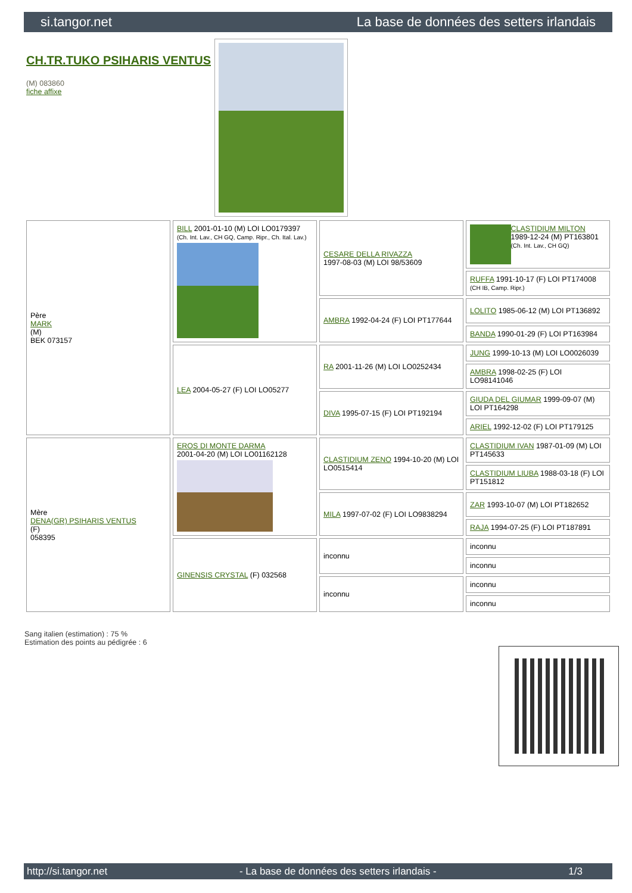si.tangor.net La base de données des setters irlandais
CH.TR.TUKO PSIHARIS VENTUS
(M) 083860
fiche affixe
| Père MARK (M) BEK 073157 | BILL 2001-01-10 (M) LOI LO0179397 (Ch. Int. Lav., CH GQ, Camp. Ripr., Ch. Ital. Lav.) | CESARE DELLA RIVAZZA 1997-08-03 (M) LOI 98/53609 | CLASTIDIUM MILTON 1989-12-24 (M) PT163801 (Ch. Int. Lav., CH GQ) |
| | | | RUFFA 1991-10-17 (F) LOI PT174008 (CH IB, Camp. Ripr.) |
| | | AMBRA 1992-04-24 (F) LOI PT177644 | LOLITO 1985-06-12 (M) LOI PT136892 |
| | | | BANDA 1990-01-29 (F) LOI PT163984 |
| | LEA 2004-05-27 (F) LOI LO05277 | RA 2001-11-26 (M) LOI LO0252434 | JUNG 1999-10-13 (M) LOI LO0026039 |
| | | | AMBRA 1998-02-25 (F) LOI LO98141046 |
| | | DIVA 1995-07-15 (F) LOI PT192194 | GIUDA DEL GIUMAR 1999-09-07 (M) LOI PT164298 |
| | | | ARIEL 1992-12-02 (F) LOI PT179125 |
| Mère DENA(GR) PSIHARIS VENTUS (F) 058395 | EROS DI MONTE DARMA 2001-04-20 (M) LOI LO01162128 | CLASTIDIUM ZENO 1994-10-20 (M) LOI LO0515414 | CLASTIDIUM IVAN 1987-01-09 (M) LOI PT145633 |
| | | | CLASTIDIUM LIUBA 1988-03-18 (F) LOI PT151812 |
| | | MILA 1997-07-02 (F) LOI LO9838294 | ZAR 1993-10-07 (M) LOI PT182652 |
| | | | RAJA 1994-07-25 (F) LOI PT187891 |
| | GINENSIS CRYSTAL (F) 032568 | inconnu | inconnu |
| | | | inconnu |
| | | inconnu | inconnu |
| | | | inconnu |
Sang italien (estimation) : 75 %
Estimation des points au pédigrée : 6
http://si.tangor.net - La base de données des setters irlandais - 1/3